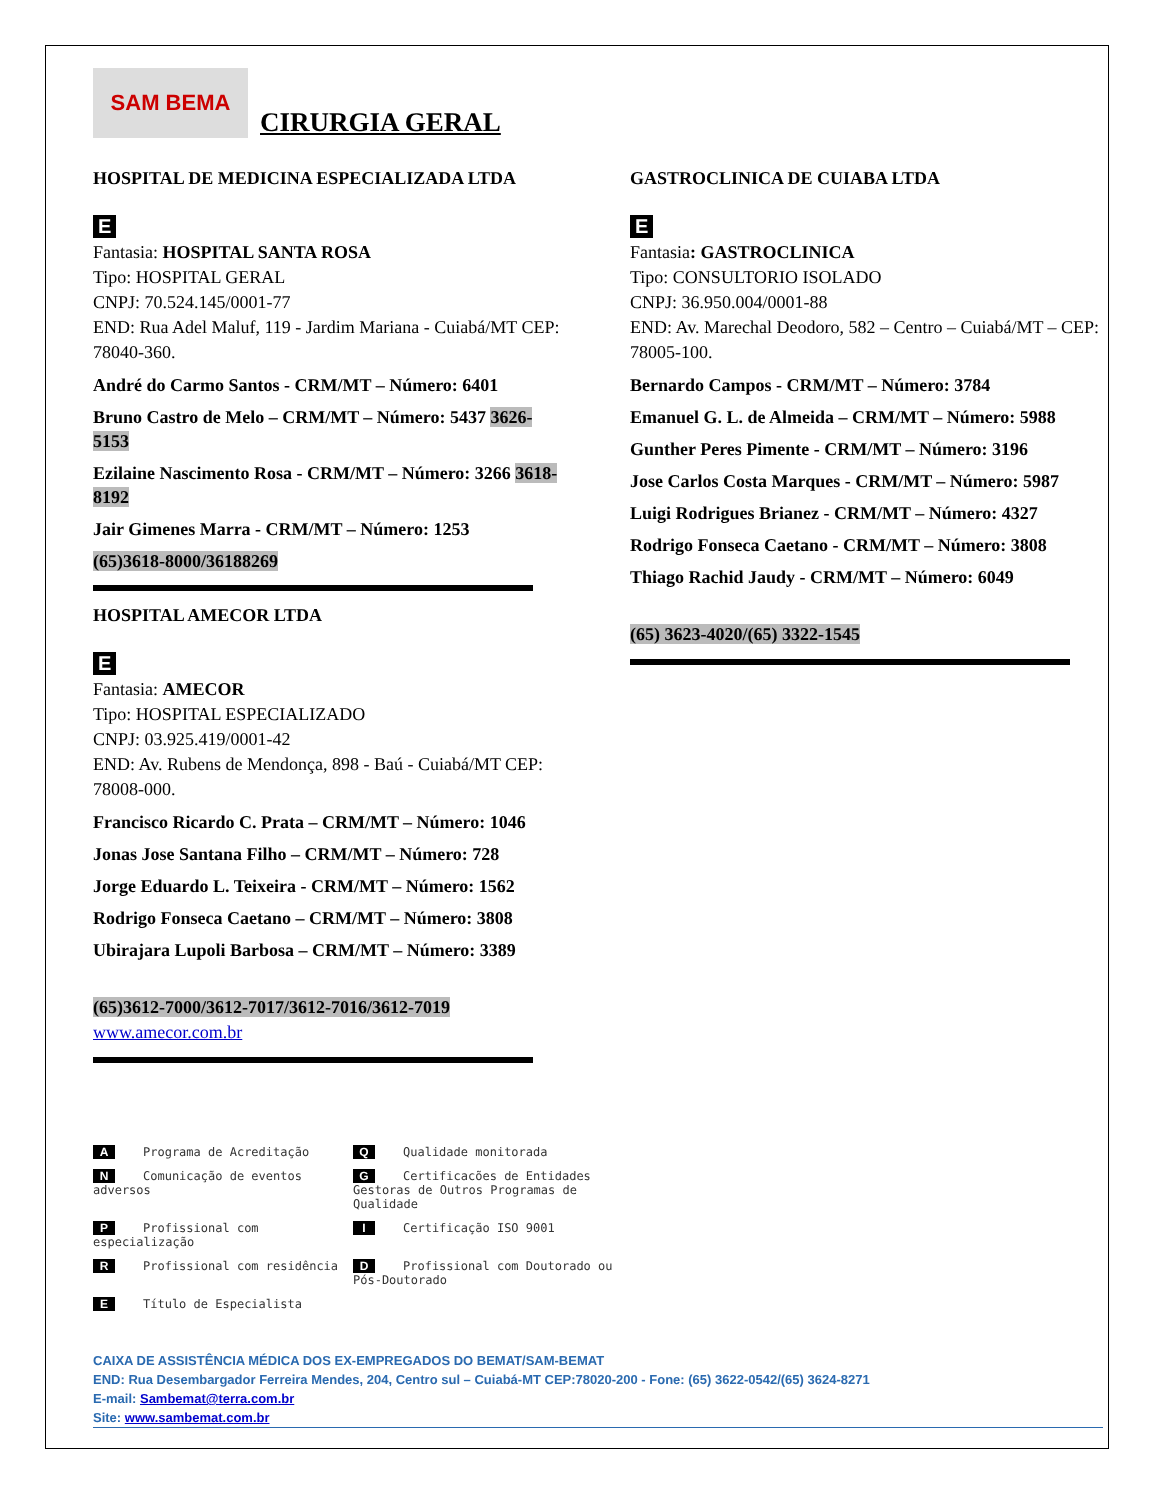SAM BEMA
CIRURGIA GERAL
HOSPITAL DE MEDICINA ESPECIALIZADA LTDA
E
Fantasia: HOSPITAL SANTA ROSA
Tipo: HOSPITAL GERAL
CNPJ: 70.524.145/0001-77
END: Rua Adel Maluf, 119 - Jardim Mariana - Cuiabá/MT CEP: 78040-360.
André do Carmo Santos - CRM/MT – Número: 6401
Bruno Castro de Melo – CRM/MT – Número: 5437 3626-5153
Ezilaine Nascimento Rosa - CRM/MT – Número: 3266 3618-8192
Jair Gimenes Marra - CRM/MT – Número: 1253
(65)3618-8000/36188269
HOSPITAL AMECOR LTDA
E
Fantasia: AMECOR
Tipo: HOSPITAL ESPECIALIZADO
CNPJ: 03.925.419/0001-42
END: Av. Rubens de Mendonça, 898 - Baú - Cuiabá/MT CEP: 78008-000.
Francisco Ricardo C. Prata – CRM/MT – Número: 1046
Jonas Jose Santana Filho – CRM/MT – Número: 728
Jorge Eduardo L. Teixeira - CRM/MT – Número: 1562
Rodrigo Fonseca Caetano – CRM/MT – Número: 3808
Ubirajara Lupoli Barbosa – CRM/MT – Número: 3389
(65)3612-7000/3612-7017/3612-7016/3612-7019
www.amecor.com.br
GASTROCLINICA DE CUIABA LTDA
E
Fantasia: GASTROCLINICA
Tipo: CONSULTORIO ISOLADO
CNPJ: 36.950.004/0001-88
END: Av. Marechal Deodoro, 582 – Centro – Cuiabá/MT – CEP: 78005-100.
Bernardo Campos - CRM/MT – Número: 3784
Emanuel G. L. de Almeida – CRM/MT – Número: 5988
Gunther Peres Pimente - CRM/MT – Número: 3196
Jose Carlos Costa Marques - CRM/MT – Número: 5987
Luigi Rodrigues Brianez - CRM/MT – Número: 4327
Rodrigo Fonseca Caetano - CRM/MT – Número: 3808
Thiago Rachid Jaudy - CRM/MT – Número: 6049
(65) 3623-4020/(65) 3322-1545
A Programa de Acreditação
Q Qualidade monitorada
N Comunicação de eventos adversos
G Certificacões de Entidades Gestoras de Outros Programas de Qualidade
P Profissional com especialização
I Certificação ISO 9001
R Profissional com residência
D Profissional com Doutorado ou Pós-Doutorado
E Título de Especialista
CAIXA DE ASSISTÊNCIA MÉDICA DOS EX-EMPREGADOS DO BEMAT/SAM-BEMAT
END: Rua Desembargador Ferreira Mendes, 204, Centro sul – Cuiabá-MT CEP:78020-200 - Fone: (65) 3622-0542/(65) 3624-8271
E-mail: Sambemat@terra.com.br
Site: www.sambemat.com.br